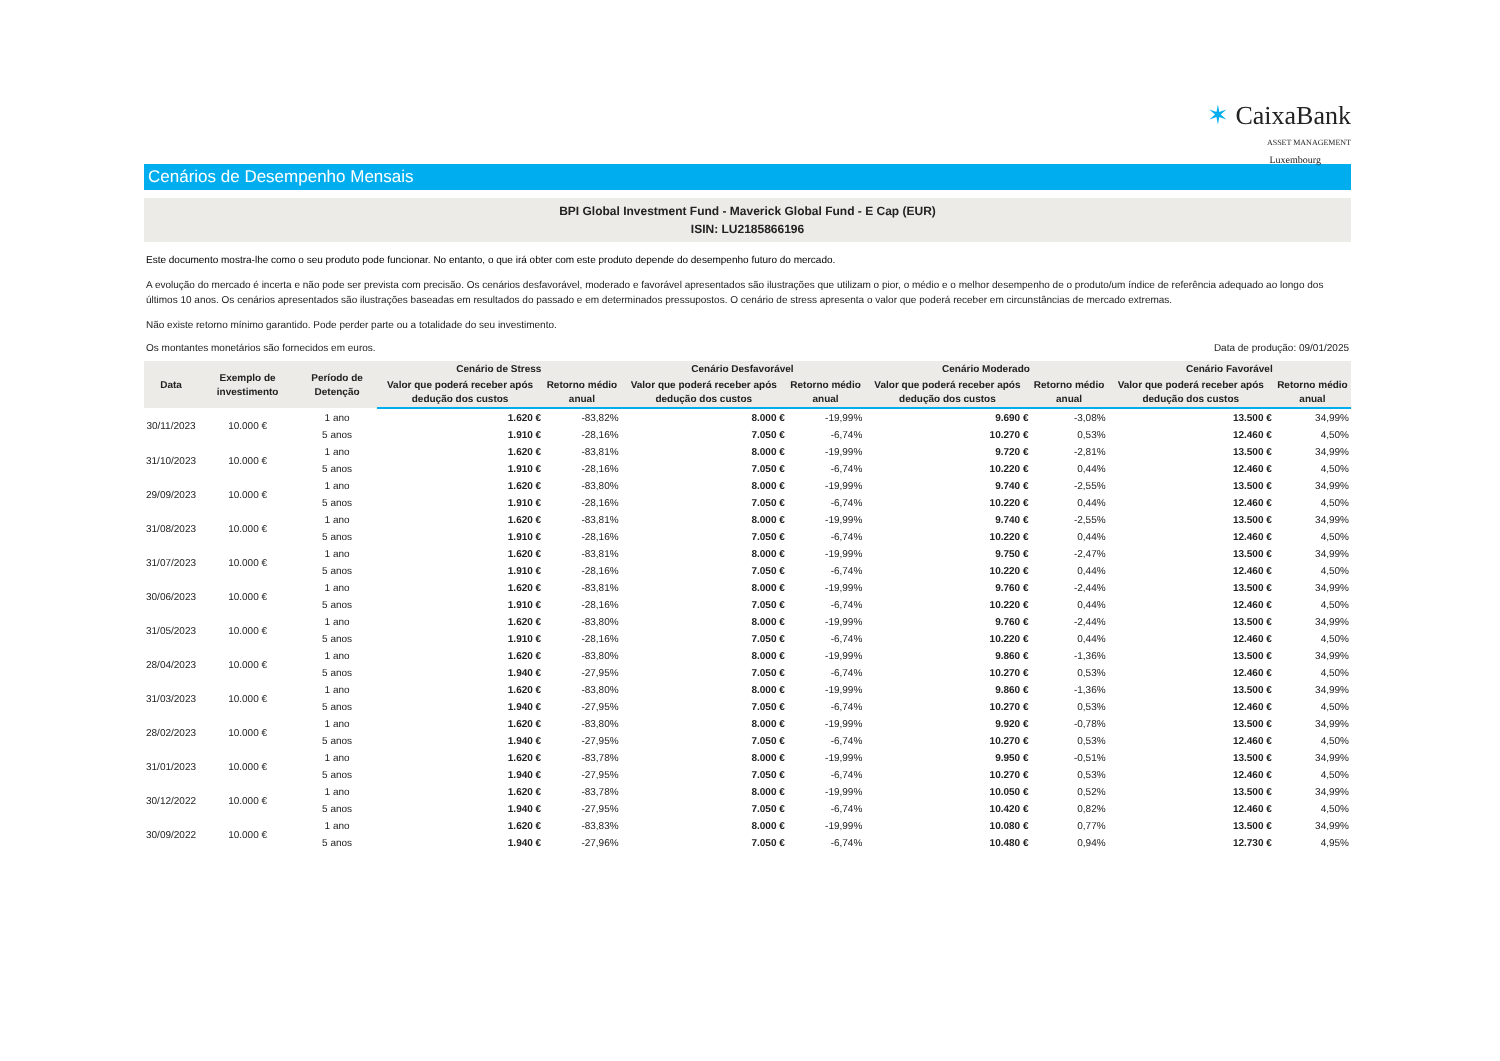✶ CaixaBank
ASSET MANAGEMENT
Luxembourg
Cenários de Desempenho Mensais
BPI Global Investment Fund - Maverick Global Fund - E Cap (EUR)
ISIN: LU2185866196
Este documento mostra-lhe como o seu produto pode funcionar. No entanto, o que irá obter com este produto depende do desempenho futuro do mercado.
A evolução do mercado é incerta e não pode ser prevista com precisão. Os cenários desfavorável, moderado e favorável apresentados são ilustrações que utilizam o pior, o médio e o melhor desempenho de o produto/um índice de referência adequado ao longo dos últimos 10 anos. Os cenários apresentados são ilustrações baseadas em resultados do passado e em determinados pressupostos. O cenário de stress apresenta o valor que poderá receber em circunstâncias de mercado extremas.
Não existe retorno mínimo garantido. Pode perder parte ou a totalidade do seu investimento.
Os montantes monetários são fornecidos em euros. Data de produção: 09/01/2025
| Data | Exemplo de investimento | Período de Detenção | Cenário de Stress | | Cenário Desfavorável | | Cenário Moderado | | Cenário Favorável | |
| --- | --- | --- | --- | --- | --- | --- | --- | --- | --- | --- |
| | | | Valor que poderá receber após dedução dos custos | Retorno médio anual | Valor que poderá receber após dedução dos custos | Retorno médio anual | Valor que poderá receber após dedução dos custos | Retorno médio anual | Valor que poderá receber após dedução dos custos | Retorno médio anual |
| 30/11/2023 | 10.000 € | 1 ano | 1.620 € | -83,82% | 8.000 € | -19,99% | 9.690 € | -3,08% | 13.500 € | 34,99% |
| | | 5 anos | 1.910 € | -28,16% | 7.050 € | -6,74% | 10.270 € | 0,53% | 12.460 € | 4,50% |
| 31/10/2023 | 10.000 € | 1 ano | 1.620 € | -83,81% | 8.000 € | -19,99% | 9.720 € | -2,81% | 13.500 € | 34,99% |
| | | 5 anos | 1.910 € | -28,16% | 7.050 € | -6,74% | 10.220 € | 0,44% | 12.460 € | 4,50% |
| 29/09/2023 | 10.000 € | 1 ano | 1.620 € | -83,80% | 8.000 € | -19,99% | 9.740 € | -2,55% | 13.500 € | 34,99% |
| | | 5 anos | 1.910 € | -28,16% | 7.050 € | -6,74% | 10.220 € | 0,44% | 12.460 € | 4,50% |
| 31/08/2023 | 10.000 € | 1 ano | 1.620 € | -83,81% | 8.000 € | -19,99% | 9.740 € | -2,55% | 13.500 € | 34,99% |
| | | 5 anos | 1.910 € | -28,16% | 7.050 € | -6,74% | 10.220 € | 0,44% | 12.460 € | 4,50% |
| 31/07/2023 | 10.000 € | 1 ano | 1.620 € | -83,81% | 8.000 € | -19,99% | 9.750 € | -2,47% | 13.500 € | 34,99% |
| | | 5 anos | 1.910 € | -28,16% | 7.050 € | -6,74% | 10.220 € | 0,44% | 12.460 € | 4,50% |
| 30/06/2023 | 10.000 € | 1 ano | 1.620 € | -83,81% | 8.000 € | -19,99% | 9.760 € | -2,44% | 13.500 € | 34,99% |
| | | 5 anos | 1.910 € | -28,16% | 7.050 € | -6,74% | 10.220 € | 0,44% | 12.460 € | 4,50% |
| 31/05/2023 | 10.000 € | 1 ano | 1.620 € | -83,80% | 8.000 € | -19,99% | 9.760 € | -2,44% | 13.500 € | 34,99% |
| | | 5 anos | 1.910 € | -28,16% | 7.050 € | -6,74% | 10.220 € | 0,44% | 12.460 € | 4,50% |
| 28/04/2023 | 10.000 € | 1 ano | 1.620 € | -83,80% | 8.000 € | -19,99% | 9.860 € | -1,36% | 13.500 € | 34,99% |
| | | 5 anos | 1.940 € | -27,95% | 7.050 € | -6,74% | 10.270 € | 0,53% | 12.460 € | 4,50% |
| 31/03/2023 | 10.000 € | 1 ano | 1.620 € | -83,80% | 8.000 € | -19,99% | 9.860 € | -1,36% | 13.500 € | 34,99% |
| | | 5 anos | 1.940 € | -27,95% | 7.050 € | -6,74% | 10.270 € | 0,53% | 12.460 € | 4,50% |
| 28/02/2023 | 10.000 € | 1 ano | 1.620 € | -83,80% | 8.000 € | -19,99% | 9.920 € | -0,78% | 13.500 € | 34,99% |
| | | 5 anos | 1.940 € | -27,95% | 7.050 € | -6,74% | 10.270 € | 0,53% | 12.460 € | 4,50% |
| 31/01/2023 | 10.000 € | 1 ano | 1.620 € | -83,78% | 8.000 € | -19,99% | 9.950 € | -0,51% | 13.500 € | 34,99% |
| | | 5 anos | 1.940 € | -27,95% | 7.050 € | -6,74% | 10.270 € | 0,53% | 12.460 € | 4,50% |
| 30/12/2022 | 10.000 € | 1 ano | 1.620 € | -83,78% | 8.000 € | -19,99% | 10.050 € | 0,52% | 13.500 € | 34,99% |
| | | 5 anos | 1.940 € | -27,95% | 7.050 € | -6,74% | 10.420 € | 0,82% | 12.460 € | 4,50% |
| 30/09/2022 | 10.000 € | 1 ano | 1.620 € | -83,83% | 8.000 € | -19,99% | 10.080 € | 0,77% | 13.500 € | 34,99% |
| | | 5 anos | 1.940 € | -27,96% | 7.050 € | -6,74% | 10.480 € | 0,94% | 12.730 € | 4,95% |